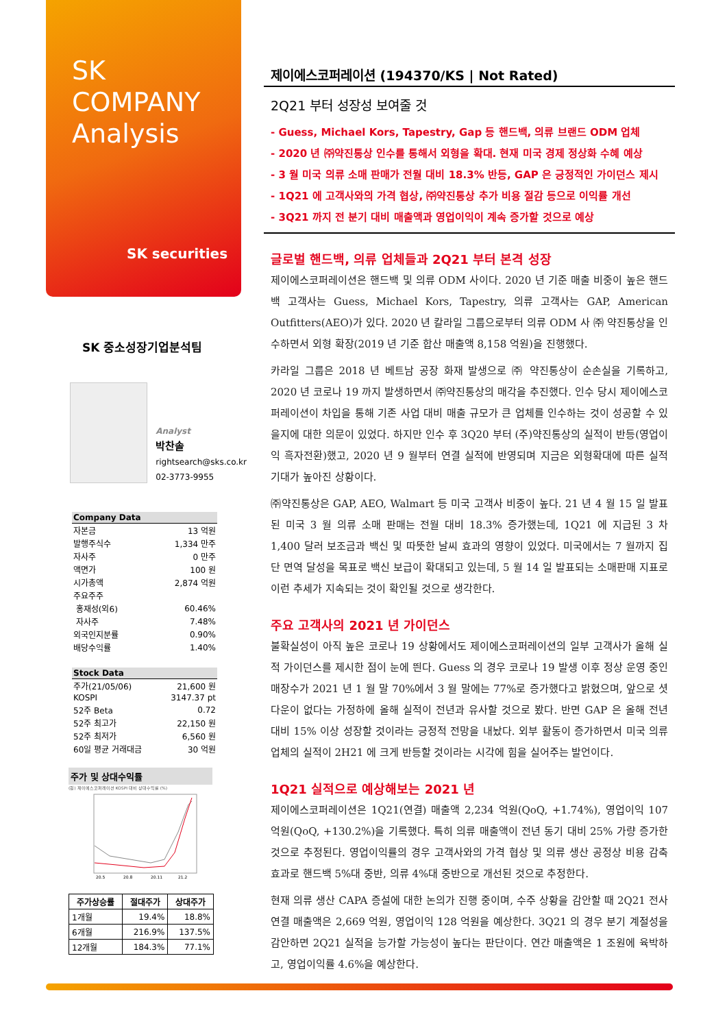SK
COMPANY
Analysis
SK securities
SK 중소성장기업분석팀
Analyst
박찬솔
rightsearch@sks.co.kr
02-3773-9955
| Company Data | |
| --- | --- |
| 자본금 | 13 억원 |
| 발행주식수 | 1,334 만주 |
| 자사주 | 0 만주 |
| 액면가 | 100 원 |
| 시가총액 | 2,874 억원 |
| 주요주주 | |
| 홍재성(외6) | 60.46% |
| 자사주 | 7.48% |
| 외국인지분률 | 0.90% |
| 배당수익률 | 1.40% |
| Stock Data | |
| --- | --- |
| 주가(21/05/06) | 21,600 원 |
| KOSPI | 3147.37 pt |
| 52주 Beta | 0.72 |
| 52주 최고가 | 22,150 원 |
| 52주 최저가 | 6,560 원 |
| 60일 평균 거래대금 | 30 억원 |
주가 및 상대수익률
(원) 제이에스코퍼레이션 KOSPI 대비 상대수익률 (%)
20.5
20.8
20.11
21.2
| 주가상승률 | 절대주가 | 상대주가 |
| --- | --- | --- |
| 1개월 | 19.4% | 18.8% |
| 6개월 | 216.9% | 137.5% |
| 12개월 | 184.3% | 77.1% |
제이에스코퍼레이션 (194370/KS | Not Rated)
2Q21 부터 성장성 보여줄 것
- Guess, Michael Kors, Tapestry, Gap 등 핸드백, 의류 브랜드 ODM 업체
- 2020 년 ㈜약진통상 인수를 통해서 외형을 확대. 현재 미국 경제 정상화 수혜 예상
- 3 월 미국 의류 소매 판매가 전월 대비 18.3% 반등, GAP 은 긍정적인 가이던스 제시
- 1Q21 에 고객사와의 가격 협상, ㈜약진통상 추가 비용 절감 등으로 이익률 개선
- 3Q21 까지 전 분기 대비 매출액과 영업이익이 계속 증가할 것으로 예상
글로벌 핸드백, 의류 업체들과 2Q21 부터 본격 성장
제이에스코퍼레이션은 핸드백 및 의류 ODM 사이다. 2020 년 기준 매출 비중이 높은 핸드백 고객사는 Guess, Michael Kors, Tapestry, 의류 고객사는 GAP, American Outfitters(AEO)가 있다. 2020 년 칼라일 그룹으로부터 의류 ODM 사 ㈜ 약진통상을 인수하면서 외형 확장(2019 년 기준 합산 매출액 8,158 억원)을 진행했다.
카라일 그룹은 2018 년 베트남 공장 화재 발생으로 ㈜ 약진통상이 순손실을 기록하고, 2020 년 코로나 19 까지 발생하면서 ㈜약진통상의 매각을 추진했다. 인수 당시 제이에스코퍼레이션이 차입을 통해 기존 사업 대비 매출 규모가 큰 업체를 인수하는 것이 성공할 수 있을지에 대한 의문이 있었다. 하지만 인수 후 3Q20 부터 (주)약진통상의 실적이 반등(영업이익 흑자전환)했고, 2020 년 9 월부터 연결 실적에 반영되며 지금은 외형확대에 따른 실적 기대가 높아진 상황이다.
㈜약진통상은 GAP, AEO, Walmart 등 미국 고객사 비중이 높다. 21 년 4 월 15 일 발표된 미국 3 월 의류 소매 판매는 전월 대비 18.3% 증가했는데, 1Q21 에 지급된 3 차 1,400 달러 보조금과 백신 및 따뜻한 날씨 효과의 영향이 있었다. 미국에서는 7 월까지 집단 면역 달성을 목표로 백신 보급이 확대되고 있는데, 5 월 14 일 발표되는 소매판매 지표로 이런 추세가 지속되는 것이 확인될 것으로 생각한다.
주요 고객사의 2021 년 가이던스
불확실성이 아직 높은 코로나 19 상황에서도 제이에스코퍼레이션의 일부 고객사가 올해 실적 가이던스를 제시한 점이 눈에 띈다. Guess 의 경우 코로나 19 발생 이후 정상 운영 중인 매장수가 2021 년 1 월 말 70%에서 3 월 말에는 77%로 증가했다고 밝혔으며, 앞으로 셧 다운이 없다는 가정하에 올해 실적이 전년과 유사할 것으로 봤다. 반면 GAP 은 올해 전년 대비 15% 이상 성장할 것이라는 긍정적 전망을 내놨다. 외부 활동이 증가하면서 미국 의류 업체의 실적이 2H21 에 크게 반등할 것이라는 시각에 힘을 실어주는 발언이다.
1Q21 실적으로 예상해보는 2021 년
제이에스코퍼레이션은 1Q21(연결) 매출액 2,234 억원(QoQ, +1.74%), 영업이익 107 억원(QoQ, +130.2%)을 기록했다. 특히 의류 매출액이 전년 동기 대비 25% 가량 증가한 것으로 추정된다. 영업이익률의 경우 고객사와의 가격 협상 및 의류 생산 공정상 비용 감축 효과로 핸드백 5%대 중반, 의류 4%대 중반으로 개선된 것으로 추정한다.
현재 의류 생산 CAPA 증설에 대한 논의가 진행 중이며, 수주 상황을 감안할 때 2Q21 전사 연결 매출액은 2,669 억원, 영업이익 128 억원을 예상한다. 3Q21 의 경우 분기 계절성을 감안하면 2Q21 실적을 능가할 가능성이 높다는 판단이다. 연간 매출액은 1 조원에 육박하고, 영업이익률 4.6%을 예상한다.